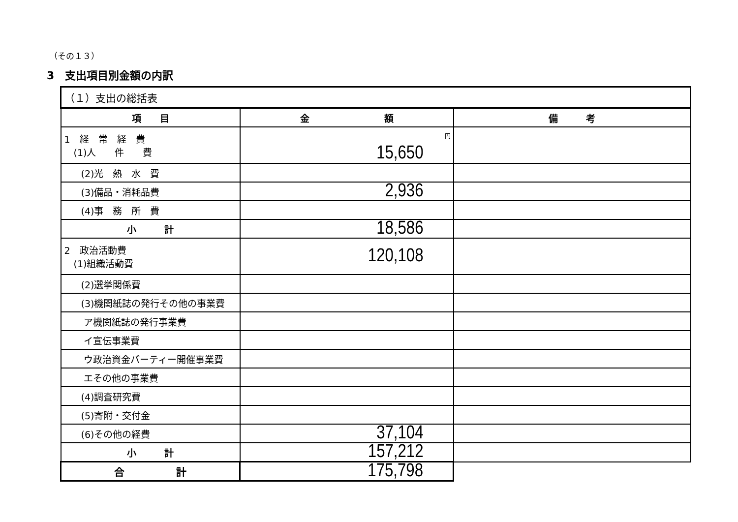（その１３）
3　支出項目別金額の内訳
| （１）支出の総括表 | | |
| 項 目 | 金 額 | 備 考 |
| 1 経 常 経 費 (1)人 件 費 | 円 15,650 | |
| (2)光 熱 水 費 | | |
| (3)備品・消耗品費 | 2,936 | |
| (4)事 務 所 費 | | |
| 小 計 | 18,586 | |
| 2 政治活動費 (1)組織活動費 | 120,108 | |
| (2)選挙関係費 | | |
| (3)機関紙誌の発行その他の事業費 | | |
| ア機関紙誌の発行事業費 | | |
| イ宣伝事業費 | | |
| ウ政治資金パーティー開催事業費 | | |
| エその他の事業費 | | |
| (4)調査研究費 | | |
| (5)寄附・交付金 | | |
| (6)その他の経費 | 37,104 | |
| 小 計 | 157,212 | |
| 合 計 | 175,798 | |